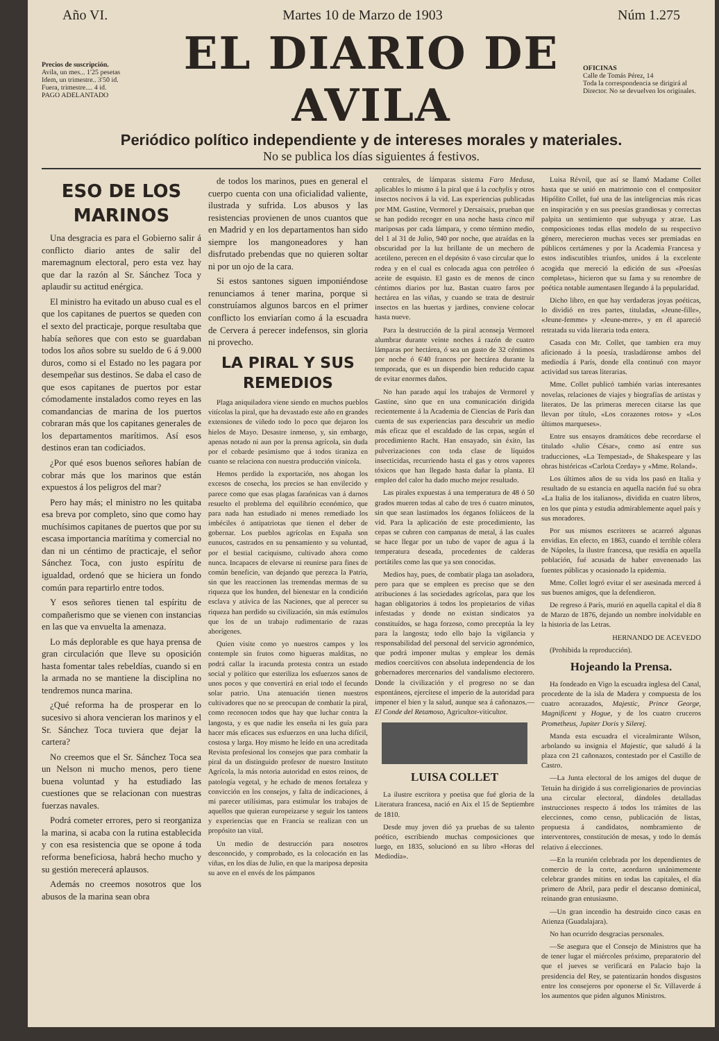Año VI. Martes 10 de Marzo de 1903 Núm 1.275
Precios de suscripción.
Avila, un mes... 1'25 pesetas
Idem, un trimestre.. 3'50 id.
Fuera, trimestre.... 4 id.
PAGO ADELANTADO
EL DIARIO DE AVILA
OFICINAS
Calle de Tomás Pérez, 14
Toda la correspondencia se dirigirá al Director. No se devuelven los originales.
Periódico político independiente y de intereses morales y materiales.
No se publica los días siguientes á festivos.
ESO DE LOS MARINOS
Una desgracia es para el Gobierno salir á conflicto diario antes de salir del maremagnum electoral, pero esta vez hay que dar la razón al Sr. Sánchez Toca y aplaudir su actitud enérgica.
El ministro ha evitado un abuso cual es el que los capitanes de puertos se queden con el sexto del practicaje, porque resultaba que había señores que con esto se guardaban todos los años sobre su sueldo de 6 á 9.000 duros, como si el Estado no les pagara por desempeñar sus destinos. Se daba el caso de que esos capitanes de puertos por estar cómodamente instalados como reyes en las comandancias de marina de los puertos cobraran más que los capitanes generales de los departamentos marítimos. Así esos destinos eran tan codiciados.
¿Por qué esos buenos señores habían de cobrar más que los marinos que están expuestos á los peligros del mar?
Pero hay más; el ministro no les quitaba esa breva por completo, sino que como hay muchísimos capitanes de puertos que por su escasa importancia marítima y comercial no dan ni un céntimo de practicaje, el señor Sánchez Toca, con justo espíritu de igualdad, ordenó que se hiciera un fondo común para repartirlo entre todos.
Y esos señores tienen tal espíritu de compañerismo que se vienen con instancias en las que va envuelta la amenaza.
Lo más deplorable es que haya prensa de gran circulación que lleve su oposición hasta fomentar tales rebeldías, cuando si en la armada no se mantiene la disciplina no tendremos nunca marina.
¿Qué reforma ha de prosperar en lo sucesivo si ahora vencieran los marinos y el Sr. Sánchez Toca tuviera que dejar la cartera?
No creemos que el Sr. Sánchez Toca sea un Nelson ni mucho menos, pero tiene buena voluntad y ha estudiado las cuestiones que se relacionan con nuestras fuerzas navales.
Podrá cometer errores, pero si reorganiza la marina, si acaba con la rutina establecida y con esa resistencia que se opone á toda reforma beneficiosa, habrá hecho mucho y su gestión merecerá aplausos.
Además no creemos nosotros que los abusos de la marina sean obra
de todos los marinos, pues en general el cuerpo cuenta con una oficialidad valiente, ilustrada y sufrida. Los abusos y las resistencias provienen de unos cuantos que en Madrid y en los departamentos han sido siempre los mangoneadores y han disfrutado prebendas que no quieren soltar ni por un ojo de la cara.
Si estos santones siguen imponiéndose renunciamos á tener marina, porque si construíamos algunos barcos en el primer conflicto los enviarían como á la escuadra de Cervera á perecer indefensos, sin gloria ni provecho.
LA PIRAL Y SUS REMEDIOS
Plaga aniquiladora viene siendo en muchos pueblos vitícolas la piral, que ha devastado este año en grandes extensiones de viñedo todo lo poco que dejaron los hielos de Mayo. Desastre inmenso, y, sin embargo, apenas notado ni aun por la prensa agrícola, sin duda por el cobarde pesimismo que á todos tiraniza en cuanto se relaciona con nuestra producción vinícola.
Hemos perdido la exportación, nos ahogan los excesos de cosecha, los precios se han envilecido y parece como que esas plagas faraónicas van á darnos resuelto el problema del equilibrio económico, que para nada han estudiado ni menos remediado los imbéciles ó antipatriotas que tienen el deber de gobernar. Los pueblos agrícolas en España son eunucos, castrados en su pensamiento y su voluntad, por el bestial caciquismo, cultivado ahora como nunca. Incapaces de elevarse ni reunirse para fines de común beneficio, van dejando que perezca la Patria, sin que les reaccionen las tremendas mermas de su riqueza que los hunden, del bienestar en la condición esclava y atávica de las Naciones, que al perecer su riqueza han perdido su civilización, sin más estímulos que los de un trabajo rudimentario de razas aborígenes.
Quien visite como yo nuestros campos y los contemple sin frutos como higueras malditas, no podrá callar la iracunda protesta contra un estado social y político que esteriliza los esfuerzos sanos de unos pocos y que convertirá en erial todo el fecundo solar patrio. Una atenuación tienen nuestros cultivadores que no se preocupan de combatir la piral, como reconocen todos que hay que luchar contra la langosta, y es que nadie les enseña ni les guía para hacer más eficaces sus esfuerzos en una lucha difícil, costosa y larga. Hoy mismo he leído en una acreditada Revista profesional los consejos que para combatir la piral da un distinguido profesor de nuestro Instituto Agrícola, la más notoria autoridad en estos reinos, de patología vegetal, y he echado de menos fortaleza y convicción en los consejos, y falta de indicaciones, á mi parecer utilísimas, para estimular los trabajos de aquellos que quieran europeizarse y seguir los tanteos y experiencias que en Francia se realizan con un propósito tan vital.
Un medio de destrucción para nosotros desconocido, y comprobado, es la colocación en las viñas, en los días de Julio, en que la mariposa deposita su aove en el envés de los pámpanos
centrales, de lámparas sistema Faro Medusa, aplicables lo mismo á la piral que á la cochylis y otros insectos nocivos á la vid. Las experiencias publicadas por MM. Gastine, Vermorel y Dersaisaix, prueban que se han podido recoger en una noche hasta cinco mil mariposas por cada lámpara, y como término medio, del 1 al 31 de Julio, 940 por noche, que atraídas en la obscuridad por la luz brillante de un mechero de acetileno, perecen en el depósito ó vaso circular que lo rodea y en el cual es colocada agua con petróleo ó aceite de esquisto. El gasto es de menos de cinco céntimos diarios por luz. Bastan cuatro faros por hectárea en las viñas, y cuando se trata de destruir insectos en las huertas y jardines, conviene colocar hasta nueve.
Para la destrucción de la piral aconseja Vermorel alumbrar durante veinte noches á razón de cuatro lámparas por hectárea, ó sea un gasto de 32 céntimos por noche ó 6'40 francos por hectárea durante la temporada, que es un dispendio bien reducido capaz de evitar enormes daños.
No han parado aquí los trabajos de Vermorel y Gastine, sino que en una comunicación dirigida recientemente á la Academia de Ciencias de París dan cuenta de sus experiencias para descubrir un medio más eficaz que el escaldado de las cepas, según el procedimiento Racht. Han ensayado, sin éxito, las pulverizaciones con toda clase de líquidos insecticidas, recurriendo hasta el gas y otros vapores tóxicos que han llegado hasta dañar la planta. El empleo del calor ha dado mucho mejor resultado.
Las pirales expuestas á una temperatura de 48 ó 50 grados mueren todas al cabo de tres ó cuatro minutos, sin que sean lastimados los órganos foliáceos de la vid. Para la aplicación de este procedimiento, las cepas se cubren con campanas de metal, á las cuales se hace llegar por un tubo de vapor de agua á la temperatura deseada, procedentes de calderas portátiles como las que ya son conocidas.
Medios hay, pues, de combatir plaga tan asoladora, pero para que se empleen es preciso que se den atribuciones á las sociedades agrícolas, para que los hagan obligatorios á todos los propietarios de viñas infestadas y donde no existan sindicatos ya constituídos, se haga forzoso, como preceptúa la ley para la langosta; todo ello bajo la vigilancia y responsabilidad del personal del servicio agronómico, que podrá imponer multas y emplear los demás medios coercitivos con absoluta independencia de los gobernadores mercenarios del vandalismo electorero. Donde la civilización y el progreso no se dan espontáneos, ejercítese el imperio de la autoridad para imponer el bien y la salud, aunque sea á cañonazos.—El Conde del Retamoso, Agricultor-viticultor.
LUISA COLLET
La ilustre escritora y poetisa que fué gloria de la Literatura francesa, nació en Aix el 15 de Septiembre de 1810.
Desde muy joven dió ya pruebas de su talento poético, escribiendo muchas composiciones que luego, en 1835, solucionó en su libro «Horas del Mediodía».
Luisa Révoil, que así se llamó Madame Collet hasta que se unió en matrimonio con el compositor Hipólito Collet, fué una de las inteligencias más ricas en inspiración y en sus poesías grandiosas y correctas palpita un sentimiento que subyuga y atrae. Las composiciones todas ellas modelo de su respectivo género, merecieron muchas veces ser premiadas en públicos certámenes y por la Academia Francesa y estos indiscutibles triunfos, unidos á la excelente acogida que mereció la edición de sus «Poesías completas», hicieron que su fama y su renombre de poética notable aumentasen llegando á la popularidad.
Dicho libro, en que hay verdaderas joyas poéticas, lo dividió en tres partes, tituladas, «Jeune-fille», «Jeune-femme» y «Jeune-mere», y en él apareció retratada su vida literaria toda entera.
Casada con Mr. Collet, que tambien era muy aficionado á la poesía, trasladáronse ambos del mediodía á París, donde ella continuó con mayor actividad sus tareas literarias.
Mme. Collet publicó también varias interesantes novelas, relaciones de viajes y biografías de artistas y literatos. De las primeras merecen citarse las que llevan por título, «Los corazones rotos» y «Los últimos marqueses».
Entre sus ensayos dramáticos debe recordarse el titulado «Julio César», como así entre sus traducciones, «La Tempestad», de Shakespeare y las obras históricas «Carlota Corday» y «Mme. Roland».
Los últimos años de su vida los pasó en Italia y resultado de su estancia en aquella nación fué su obra «La Italia de los italianos», dividida en cuatro libros, en los que pinta y estudia admirablemente aquel país y sus moradores.
Por sus mismos escritores se acarreó algunas envidias. En efecto, en 1863, cuando el terrible cólera de Nápoles, la ilustre francesa, que residía en aquella población, fué acusada de haber envenenado las fuentes públicas y ocasionado la epidemia.
Mme. Collet logró evitar el ser asesinada merced á sus buenos amigos, que la defendieron.
De regreso á París, murió en aquella capital el día 8 de Marzo de 1876, dejando un nombre inolvidable en la historia de las Letras.
HERNANDO DE ACEVEDO
(Prohibida la reproducción).
Hojeando la Prensa.
Ha fondeado en Vigo la escuadra inglesa del Canal, procedente de la isla de Madera y compuesta de los cuatro acorazados, Majestic, Prince George, Magnificent y Hogue, y de los cuatro cruceros Prometheus, Jupiter Doris y Silerej.
Manda esta escuadra el vicealmirante Wilson, arbolando su insignia el Majestic, que saludó á la plaza con 21 cañonazos, contestado por el Castillo de Castro.
—La Junta electoral de los amigos del duque de Tetuán ha dirigido á sus correligionarios de provincias una circular electoral, dándoles detalladas instrucciones respecto á todos los trámites de las elecciones, como censo, publicación de listas, propuesta á candidatos, nombramiento de interventores, constitución de mesas, y todo lo demás relativo á elecciones.
—En la reunión celebrada por los dependientes de comercio de la corte, acordaron unánimemente celebrar grandes mitins en todas las capitales, el día primero de Abril, para pedir el descanso dominical, reinando gran entusiasmo.
—Un gran incendio ha destruido cinco casas en Atienza (Guadalajara).
No han ocurrido desgracias personales.
—Se asegura que el Consejo de Ministros que ha de tener lugar el miércoles próximo, preparatorio del que el jueves se verificará en Palacio bajo la presidencia del Rey, se patentizarán hondos disgustos entre los consejeros por oponerse el Sr. Villaverde á los aumentos que piden algunos Ministros.